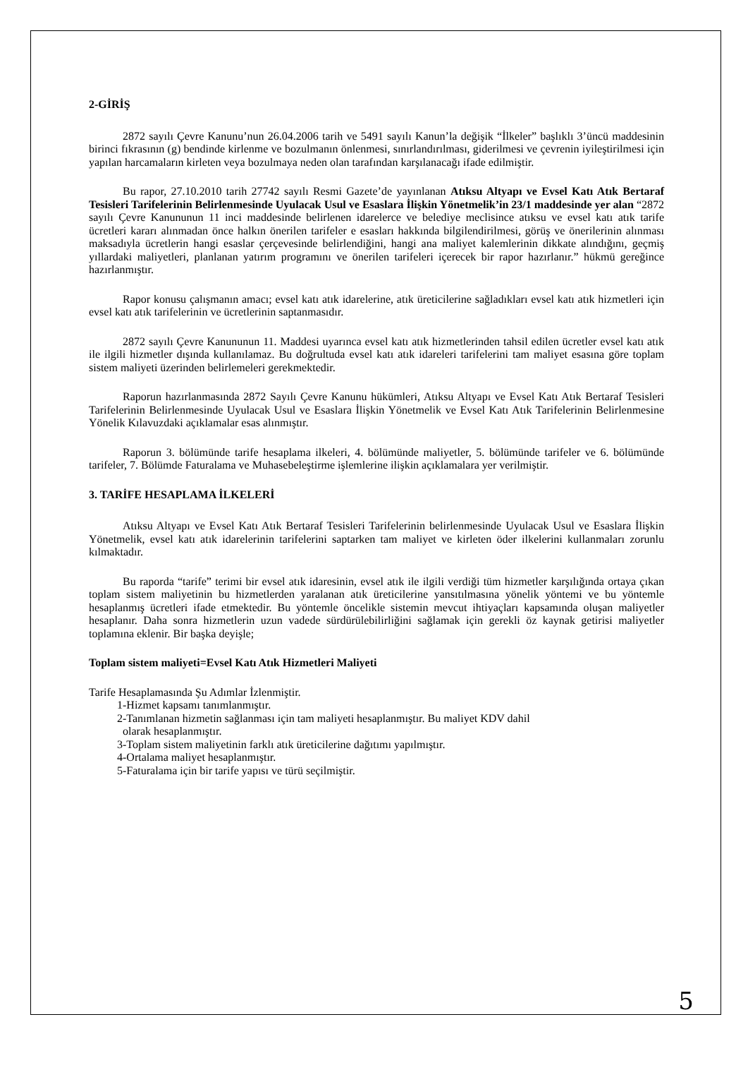2-GİRİŞ
2872 sayılı Çevre Kanunu’nun 26.04.2006 tarih ve 5491 sayılı Kanun’la değişik “İlkeler” başlıklı 3’üncü maddesinin birinci fıkrasının (g) bendinde kirlenme ve bozulmanın önlenmesi, sınırlandırılması, giderilmesi ve çevrenin iyileştirilmesi için yapılan harcamaların kirleten veya bozulmaya neden olan tarafından karşılanacağı ifade edilmiştir.
Bu rapor, 27.10.2010 tarih 27742 sayılı Resmi Gazete’de yayınlanan Atıksu Altyapı ve Evsel Katı Atık Bertaraf Tesisleri Tarifelerinin Belirlenmesinde Uyulacak Usul ve Esaslara İlişkin Yönetmelik’in 23/1 maddesinde yer alan “2872 sayılı Çevre Kanununun 11 inci maddesinde belirlenen idarelerce ve belediye meclisince atıksu ve evsel katı atık tarife ücretleri kararı alınmadan önce halkın önerilen tarifeler e esasları hakkında bilgilendirilmesi, görüş ve önerilerinin alınması maksadıyla ücretlerin hangi esaslar çerçevesinde belirlendiğini, hangi ana maliyet kalemlerinin dikkate alındığını, geçmiş yıllardaki maliyetleri, planlanan yatırım programını ve önerilen tarifeleri içerecek bir rapor hazırlanır.” hükmü gereğince hazırlanmıştır.
Rapor konusu çalışmanın amacı; evsel katı atık idarelerine, atık üreticilerine sağladıkları evsel katı atık hizmetleri için evsel katı atık tarifelerinin ve ücretlerinin saptanmasıdır.
2872 sayılı Çevre Kanununun 11. Maddesi uyarınca evsel katı atık hizmetlerinden tahsil edilen ücretler evsel katı atık ile ilgili hizmetler dışında kullanılamaz. Bu doğrultuda evsel katı atık idareleri tarifelerini tam maliyet esasına göre toplam sistem maliyeti üzerinden belirlemeleri gerekmektedir.
Raporun hazırlanmasında 2872 Sayılı Çevre Kanunu hükümleri, Atıksu Altyapı ve Evsel Katı Atık Bertaraf Tesisleri Tarifelerinin Belirlenmesinde Uyulacak Usul ve Esaslara İlişkin Yönetmelik ve Evsel Katı Atık Tarifelerinin Belirlenmesine Yönelik Kılavuzdaki açıklamalar esas alınmıştır.
Raporun 3. bölümünde tarife hesaplama ilkeleri, 4. bölümünde maliyetler, 5. bölümünde tarifeler ve 6. bölümünde tarifeler, 7. Bölümde Faturalama ve Muhasebeleştirme işlemlerine ilişkin açıklamalara yer verilmiştir.
3. TARİFE HESAPLAMA İLKELERİ
Atıksu Altyapı ve Evsel Katı Atık Bertaraf Tesisleri Tarifelerinin belirlenmesinde Uyulacak Usul ve Esaslara İlişkin Yönetmelik, evsel katı atık idarelerinin tarifelerini saptarken tam maliyet ve kirleten öder ilkelerini kullanmaları zorunlu kılmaktadır.
Bu raporda “tarife” terimi bir evsel atık idaresinin, evsel atık ile ilgili verdiği tüm hizmetler karşılığında ortaya çıkan toplam sistem maliyetinin bu hizmetlerden yaralanan atık üreticilerine yansıtılmasına yönelik yöntemi ve bu yöntemle hesaplanmış ücretleri ifade etmektedir. Bu yöntemle öncelikle sistemin mevcut ihtiyaçları kapsamında oluşan maliyetler hesaplanır. Daha sonra hizmetlerin uzun vadede sürdürülebilirliğini sağlamak için gerekli öz kaynak getirisi maliyetler toplamına eklenir. Bir başka deyişle;
Toplam sistem maliyeti=Evsel Katı Atık Hizmetleri Maliyeti
Tarife Hesaplamasında Şu Adımlar İzlenmiştir.
1-Hizmet kapsamı tanımlanmıştır.
2-Tanımlanan hizmetin sağlanması için tam maliyeti hesaplanmıştır. Bu maliyet KDV dahil
olarak hesaplanmıştır.
3-Toplam sistem maliyetinin farklı atık üreticilerine dağıtımı yapılmıştır.
4-Ortalama maliyet hesaplanmıştır.
5-Faturalama için bir tarife yapısı ve türü seçilmiştir.
5